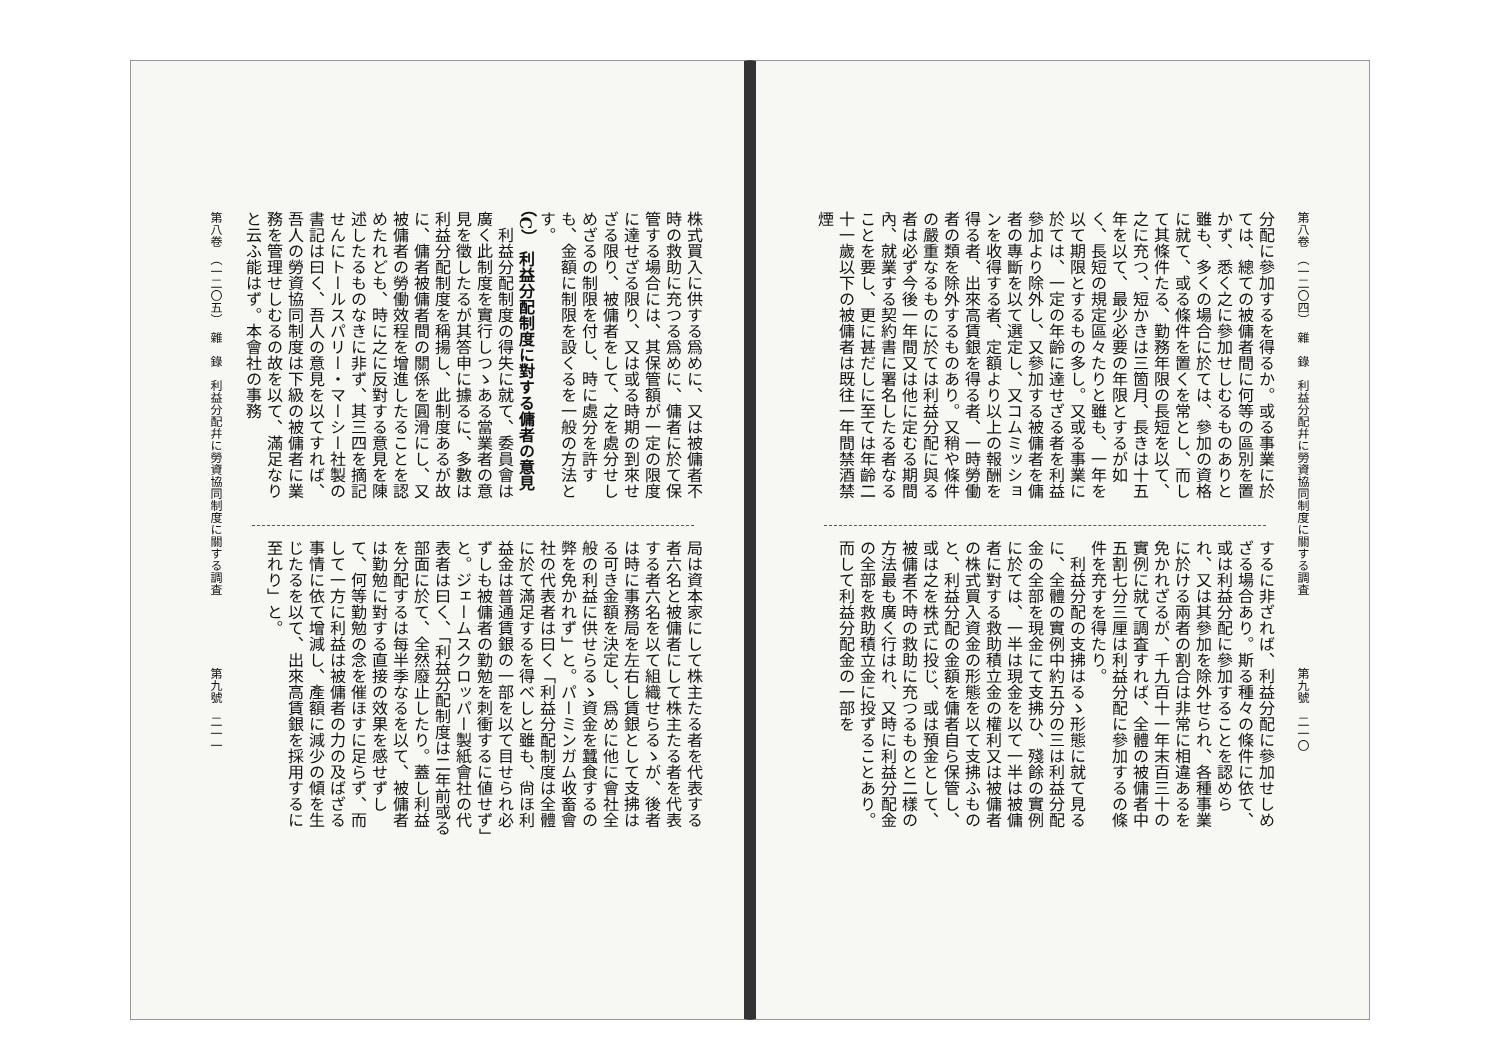第八卷　（一二〇四）　雜　錄　利益分配幷に勞資協同制度に關する調査 第九號　二一〇
分配に參加するを得るか。或る事業に於ては、總ての被傭者間に何等の區別を置かず、悉く之に參加せしむるものありと雖も、多くの場合に於ては、參加の資格に就て、或る條件を置くを常とし、而して其條件たる、勤務年限の長短を以て、之に充つ、短かきは三箇月、長きは十五年を以て、最少必要の年限とするが如く、長短の規定區々たりと雖も、一年を以て期限とするもの多し。又或る事業に於ては、一定の年齡に達せざる者を利益參加より除外し、又參加する被傭者を傭者の專斷を以て選定し、又コムミッションを收得する者、定額より以上の報酬を得る者、出來高賃銀を得る者、一時勞働者の類を除外するものあり。又稍や條件の嚴重なるものに於ては利益分配に與る者は必ず今後一年間又は他に定むる期間內、就業する契約書に署名したる者なることを要し、更に甚だしに至ては年齡二十一歲以下の被傭者は既往一年間禁酒禁煙
するに非ざれば、利益分配に參加せしめざる場合あり。斯る種々の條件に依て、或は利益分配に參加することを認められ、又は其參加を除外せられ、各種事業に於ける兩者の割合は非常に相違あるを免かれざるが、千九百十一年末百三十の實例に就て調査すれば、全體の被傭者中五割七分三厘は利益分配に參加するの條件を充すを得たり。
　利益分配の支拂はるゝ形態に就て見るに、全體の實例中約五分の三は利益分配金の全部を現金にて支拂ひ、殘餘の實例に於ては、一半は現金を以て一半は被傭者に對する救助積立金の權利又は被傭者の株式買入資金の形態を以て支拂ふものと、利益分配の金額を傭者自ら保管し、或は之を株式に投じ、或は預金として、被傭者不時の救助に充つるものと二樣の方法最も廣く行はれ、又時に利益分配金の全部を救助積立金に投ずることあり。而して利益分配金の一部を
株式買入に供する爲めに、又は被傭者不時の救助に充つる爲めに、傭者に於て保管する場合には、其保管額が一定の限度に達せざる限り、又は或る時期の到來せざる限り、被傭者をして、之を處分せしめざるの制限を付し、時に處分を許すも、金額に制限を設くるを一般の方法とす。
（C）　利益分配制度に對する傭者の意見
　利益分配制度の得失に就て、委員會は廣く此制度を實行しつゝある當業者の意見を徵したるが其答申に據るに、多數は利益分配制度を稱揚し、此制度あるが故に、傭者被傭者間の關係を圓滑にし、又被傭者の勞働效程を增進したることを認めたれども、時に之に反對する意見を陳述したるものなきに非ず、其三四を摘記せんにトールスパリー・マーシー社製の書記は曰く、吾人の意見を以てすれば、吾人の勞資協同制度は下級の被傭者に業務を管理せしむるの故を以て、滿足なりと云ふ能はず。本會社の事務
局は資本家にして株主たる者を代表する者六名と被傭者にして株主たる者を代表する者六名を以て組織せらるゝが、後者は時に事務局を左右し賃銀として支拂はる可き金額を決定し、爲めに他に會社全般の利益に供せらるゝ資金を蠶食するの弊を免かれず」と。パーミンガム收畜會社の代表者は曰く「利益分配制度は全體に於て滿足するを得べしと雖も、尙ほ利益金は普通賃銀の一部を以て目せられ必ずしも被傭者の勤勉を刺衝するに値せず」と。ジェームスクロッパー製紙會社の代表者は曰く、「利益分配制度は二年前或る部面に於て、全然廢止したり。蓋し利益を分配するは每半季なるを以て、被傭者は勤勉に對する直接の效果を感せずして、何等勤勉の念を催ほすに足らず、而して一方に利益は被傭者の力の及ばざる事情に依て增減し、產額に減少の傾を生じたるを以て、出來高賃銀を採用するに至れり」と。
第八卷　（一二〇五）　雜　錄　利益分配幷に勞資協同制度に關する調査 第九號　二一一